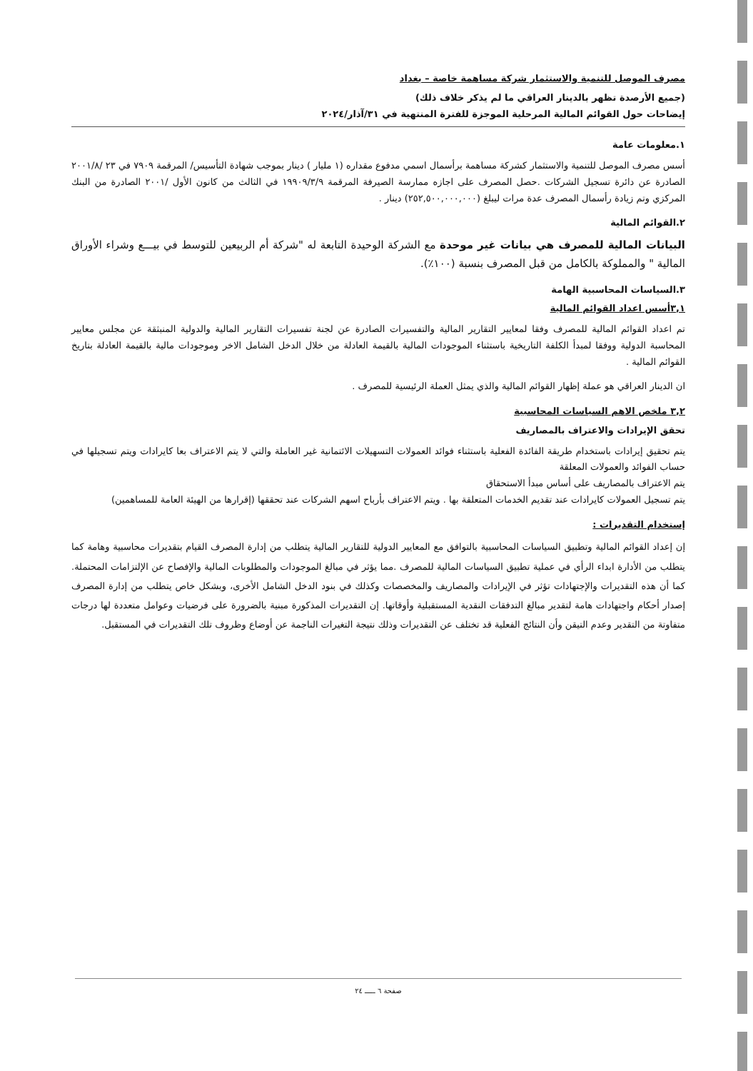مصرف الموصل للتنمية والاستثمار شركة مساهمة خاصة – بغداد
(جميع الأرصدة تظهر بالدينار العراقي ما لم يذكر خلاف ذلك)
إيضاحات حول القوائم المالية المرحلية الموجزة للفترة المنتهية في ٣١/آذار/٢٠٢٤
١.معلومات عامة
أسس مصرف الموصل للتنمية والاستثمار كشركة مساهمة برأسمال اسمي مدفوع مقداره (١ مليار ) دينار بموجب شهادة التأسيس/ المرقمة ٧٩٠٩ في ٢٣ /٢٠٠١/٨ الصادرة عن دائرة تسجيل الشركات .حصل المصرف على اجازه ممارسة الصيرفة المرقمة ١٩٩٠٩/٣/٩ في الثالث من كانون الأول /٢٠٠١ الصادرة من البنك المركزي وتم زيادة رأسمال المصرف عدة مرات ليبلغ (٢٥٢,٥٠٠,٠٠٠,٠٠٠) دينار .
٢.القوائم المالية
البيانات المالية للمصرف هي بيانات غير موحدة مع الشركة الوحيدة التابعة له "شركة أم الربيعين للتوسط في بيـــع وشراء الأوراق المالية " والمملوكة بالكامل من قبل المصرف بنسبة (١٠٠٪).
٣.السياسات المحاسبية الهامة
٣,١أسس اعداد القوائم المالية
تم اعداد القوائم المالية للمصرف وفقا لمعايير التقارير المالية والتفسيرات الصادرة عن لجنة تفسيرات التقارير المالية والدولية المنبثقة عن مجلس معايير المحاسبة الدولية ووفقا لمبدأ الكلفة التاريخية باستثناء الموجودات المالية بالقيمة العادلة من خلال الدخل الشامل الاخر وموجودات مالية بالقيمة العادلة بتاريخ القوائم المالية .
ان الدينار العراقي هو عملة إظهار القوائم المالية والذي يمثل العملة الرئيسية للمصرف .
٣,٢ ملخص الاهم السياسات المحاسبية
تحقق الإيرادات والاعتراف بالمصاريف
يتم تحقيق إيرادات باستخدام طريقة الفائدة الفعلية باستثناء فوائد العمولات التسهيلات الائتمانية غير العاملة والتي لا يتم الاعتراف بعا كايرادات ويتم تسجيلها في حساب الفوائد والعمولات المعلقة
يتم الاعتراف بالمصاريف على أساس مبدأ الاستحقاق
يتم تسجيل العمولات كايرادات عند تقديم الخدمات المتعلقة بها . ويتم الاعتراف بأرباح اسهم الشركات عند تحققها (إقرارها من الهيئة العامة للمساهمين)
إستخدام التقديرات :
إن إعداد القوائم المالية وتطبيق السياسات المحاسبية بالتوافق مع المعايير الدولية للتقارير المالية يتطلب من إدارة المصرف القيام بتقديرات محاسبية وهامة كما يتطلب من الأدارة ابداء الرأي في عملية تطبيق السياسات المالية للمصرف .مما يؤثر في مبالغ الموجودات والمطلوبات المالية والإفصاح عن الإلتزامات المحتملة. كما أن هذه التقديرات والإجتهادات تؤثر في الإيرادات والمصاريف والمخصصات وكذلك في بنود الدخل الشامل الأخرى، وبشكل خاص يتطلب من إدارة المصرف إصدار أحكام واجتهادات هامة لتقدير مبالغ التدفقات النقدية المستقبلية وأوقاتها. إن التقديرات المذكورة مبنية بالضرورة على فرضيات وعوامل متعددة لها درجات متفاوتة من التقدير وعدم التيقن وأن النتائج الفعلية قد تختلف عن التقديرات وذلك نتيجة التغيرات الناجمة عن أوضاع وظروف تلك التقديرات في المستقبل.
صفحة ٦ ـــــ ٢٤